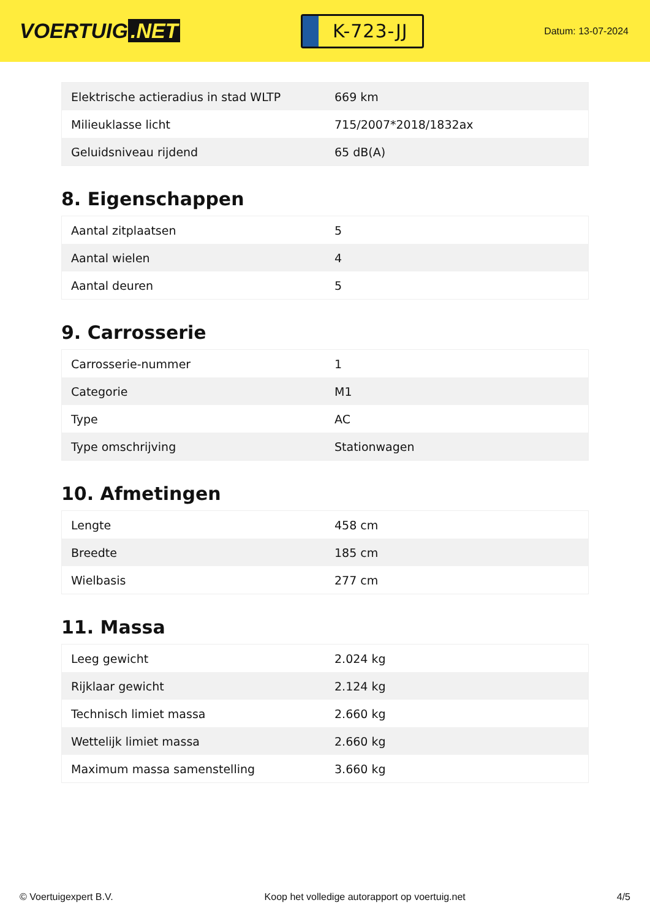VOERTUIG.NET
K-723-JJ
Datum: 13-07-2024
| Elektrische actieradius in stad WLTP | 669 km |
| Milieuklasse licht | 715/2007*2018/1832ax |
| Geluidsniveau rijdend | 65 dB(A) |
8. Eigenschappen
| Aantal zitplaatsen | 5 |
| Aantal wielen | 4 |
| Aantal deuren | 5 |
9. Carrosserie
| Carrosserie-nummer | 1 |
| Categorie | M1 |
| Type | AC |
| Type omschrijving | Stationwagen |
10. Afmetingen
| Lengte | 458 cm |
| Breedte | 185 cm |
| Wielbasis | 277 cm |
11. Massa
| Leeg gewicht | 2.024 kg |
| Rijklaar gewicht | 2.124 kg |
| Technisch limiet massa | 2.660 kg |
| Wettelijk limiet massa | 2.660 kg |
| Maximum massa samenstelling | 3.660 kg |
© Voertuigexpert B.V. Koop het volledige autorapport op voertuig.net 4/5